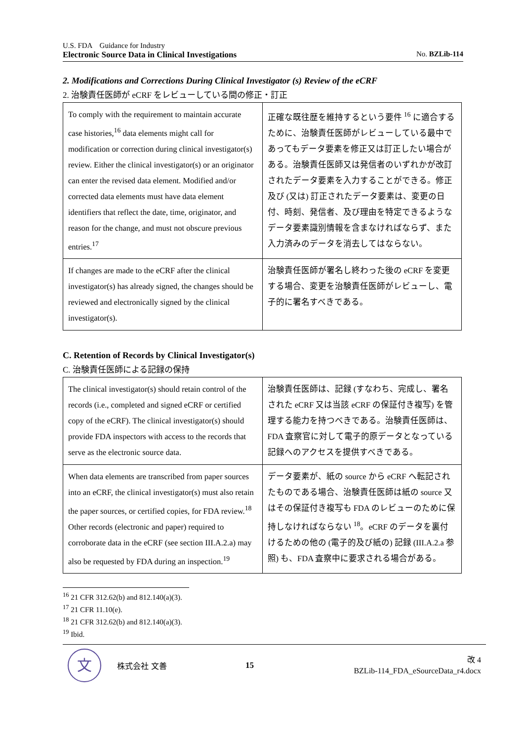U.S. FDA　Guidance for Industry
Electronic Source Data in Clinical Investigations No. BZLib-114
2. Modifications and Corrections During Clinical Investigator (s) Review of the eCRF
2. 治験責任医師が eCRF をレビューしている間の修正・訂正
| To comply with the requirement to maintain accurate case histories,<sup>16</sup> data elements might call for modification or correction during clinical investigator(s) review. Either the clinical investigator(s) or an originator can enter the revised data element. Modified and/or corrected data elements must have data element identifiers that reflect the date, time, originator, and reason for the change, and must not obscure previous entries.<sup>17</sup> | 正確な既往歴を維持するという要件 <sup>16</sup> に適合するために、治験責任医師がレビューしている最中であってもデータ要素を修正又は訂正したい場合がある。治験責任医師又は発信者のいずれかが改訂されたデータ要素を入力することができる。修正及び (又は) 訂正されたデータ要素は、変更の日付、時刻、発信者、及び理由を特定できるようなデータ要素識別情報を含まなければならず、また入力済みのデータを消去してはならない。 |
| If changes are made to the eCRF after the clinical investigator(s) has already signed, the changes should be reviewed and electronically signed by the clinical investigator(s). | 治験責任医師が署名し終わった後の eCRF を変更する場合、変更を治験責任医師がレビューし、電子的に署名すべきである。 |
C. Retention of Records by Clinical Investigator(s)
C. 治験責任医師による記録の保持
| The clinical investigator(s) should retain control of the records (i.e., completed and signed eCRF or certified copy of the eCRF). The clinical investigator(s) should provide FDA inspectors with access to the records that serve as the electronic source data. | 治験責任医師は、記録 (すなわち、完成し、署名された eCRF 又は当該 eCRF の保証付き複写) を管理する能力を持つべきである。治験責任医師は、FDA 査察官に対して電子的原データとなっている記録へのアクセスを提供すべきである。 |
| When data elements are transcribed from paper sources into an eCRF, the clinical investigator(s) must also retain the paper sources, or certified copies, for FDA review.<sup>18</sup> Other records (electronic and paper) required to corroborate data in the eCRF (see section III.A.2.a) may also be requested by FDA during an inspection.<sup>19</sup> | データ要素が、紙の source から eCRF へ転記されたものである場合、治験責任医師は紙の source 又はその保証付き複写も FDA のレビューのために保持しなければならない <sup>18</sup>。eCRF のデータを裏付けるための他の (電子的及び紙の) 記録 (III.A.2.a 参照) も、FDA 査察中に要求される場合がある。 |
<sup>16</sup> 21 CFR 312.62(b) and 812.140(a)(3).
<sup>17</sup> 21 CFR 11.10(e).
<sup>18</sup> 21 CFR 312.62(b) and 812.140(a)(3).
<sup>19</sup> Ibid.
文
株式会社 文善 15
改 4
BZLib-114_FDA_eSourceData_r4.docx